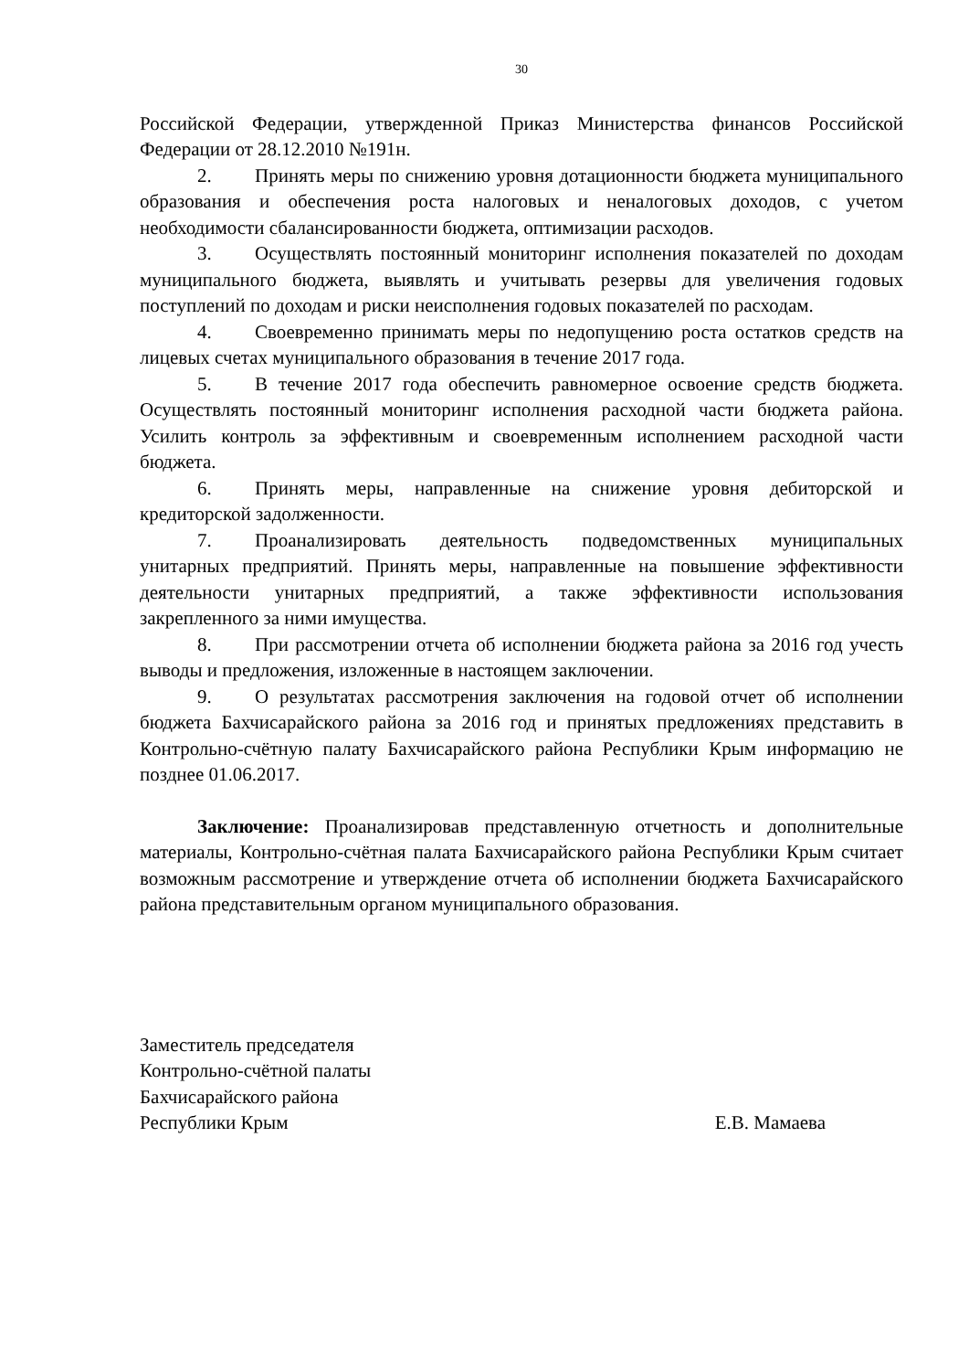30
Российской Федерации, утвержденной Приказ Министерства финансов Российской Федерации от 28.12.2010 №191н.
2. Принять меры по снижению уровня дотационности бюджета муниципального образования и обеспечения роста налоговых и неналоговых доходов, с учетом необходимости сбалансированности бюджета, оптимизации расходов.
3. Осуществлять постоянный мониторинг исполнения показателей по доходам муниципального бюджета, выявлять и учитывать резервы для увеличения годовых поступлений по доходам и риски неисполнения годовых показателей по расходам.
4. Своевременно принимать меры по недопущению роста остатков средств на лицевых счетах муниципального образования в течение 2017 года.
5. В течение 2017 года обеспечить равномерное освоение средств бюджета. Осуществлять постоянный мониторинг исполнения расходной части бюджета района. Усилить контроль за эффективным и своевременным исполнением расходной части бюджета.
6. Принять меры, направленные на снижение уровня дебиторской и кредиторской задолженности.
7. Проанализировать деятельность подведомственных муниципальных унитарных предприятий. Принять меры, направленные на повышение эффективности деятельности унитарных предприятий, а также эффективности использования закрепленного за ними имущества.
8. При рассмотрении отчета об исполнении бюджета района за 2016 год учесть выводы и предложения, изложенные в настоящем заключении.
9. О результатах рассмотрения заключения на годовой отчет об исполнении бюджета Бахчисарайского района за 2016 год и принятых предложениях представить в Контрольно-счётную палату Бахчисарайского района Республики Крым информацию не позднее 01.06.2017.
Заключение: Проанализировав представленную отчетность и дополнительные материалы, Контрольно-счётная палата Бахчисарайского района Республики Крым считает возможным рассмотрение и утверждение отчета об исполнении бюджета Бахчисарайского района представительным органом муниципального образования.
Заместитель председателя
Контрольно-счётной палаты
Бахчисарайского района
Республики Крым Е.В. Мамаева